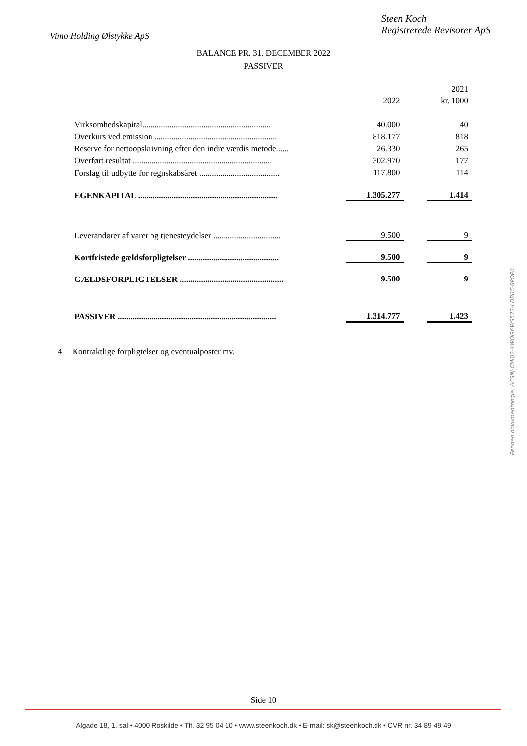Steen Koch
Registrerede Revisorer ApS
Vimo Holding Ølstykke ApS
BALANCE PR. 31. DECEMBER 2022
PASSIVER
| | | | | 2021 |
| | | 2022 | | kr. 1000 |
| Virksomhedskapital............................................................. | | 40.000 | | 40 |
| Overkurs ved emission .......................................................... | | 818.177 | | 818 |
| Reserve for nettoopskrivning efter den indre værdis metode...... | | 26.330 | | 265 |
| Overført resultat .................................................................. | | 302.970 | | 177 |
| Forslag til udbytte for regnskabsåret ...................................... | | 117.800 | | 114 |
| EGENKAPITAL .................................................................. | | 1.305.277 | | 1.414 |
| Leverandører af varer og tjenesteydelser ................................ | | 9.500 | | 9 |
| Kortfristede gældsforpligtelser ........................................... | | 9.500 | | 9 |
| GÆLDSFORPLIGTELSER ................................................. | | 9.500 | | 9 |
| PASSIVER ........................................................................... | | 1.314.777 | | 1.423 |
4 Kontraktlige forpligtelser og eventualposter mv.
Penneo dokumentnøgle: ACSNJ-CM6J2-XWOGY-WS572-LDB6C-8POP0
Side 10
Algade 18, 1. sal • 4000 Roskilde • Tlf. 32 95 04 10 • www.steenkoch.dk • E-mail: sk@steenkoch.dk • CVR nr. 34 89 49 49